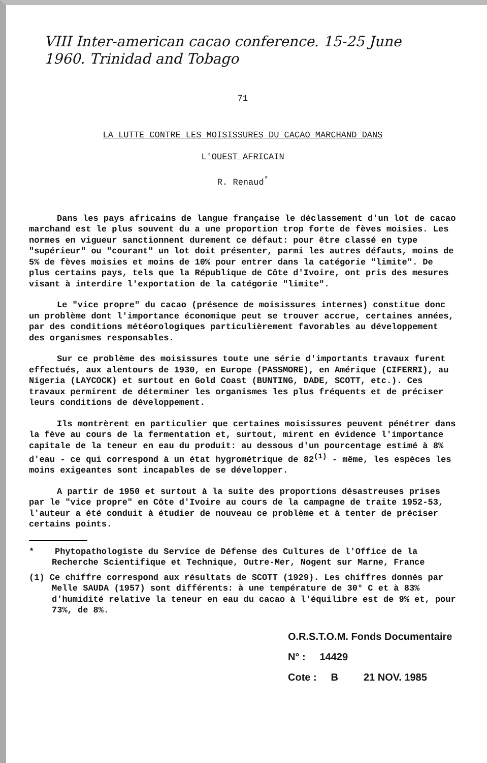VIII Inter-american cacao conference. 15-25 June
1960. Trinidad and Tobago
71
LA LUTTE CONTRE LES MOISISSURES DU CACAO MARCHAND DANS
L'OUEST AFRICAIN
R. Renaud<sup>*</sup>
Dans les pays africains de langue française le déclassement d'un lot de cacao marchand est le plus souvent du a une proportion trop forte de fèves moisies. Les normes en vigueur sanctionnent durement ce défaut: pour être classé en type "supérieur" ou "courant" un lot doit présenter, parmi les autres défauts, moins de 5% de fèves moisies et moins de 10% pour entrer dans la catégorie "limite". De plus certains pays, tels que la République de Côte d'Ivoire, ont pris des mesures visant à interdire l'exportation de la catégorie "limite".
Le "vice propre" du cacao (présence de moisissures internes) constitue donc un problème dont l'importance économique peut se trouver accrue, certaines années, par des conditions météorologiques particulièrement favorables au développement des organismes responsables.
Sur ce problème des moisissures toute une série d'importants travaux furent effectués, aux alentours de 1930, en Europe (PASSMORE), en Amérique (CIFERRI), au Nigeria (LAYCOCK) et surtout en Gold Coast (BUNTING, DADE, SCOTT, etc.). Ces travaux permirent de déterminer les organismes les plus fréquents et de préciser leurs conditions de développement.
Ils montrèrent en particulier que certaines moisissures peuvent pénétrer dans la fève au cours de la fermentation et, surtout, mirent en évidence l'importance capitale de la teneur en eau du produit: au dessous d'un pourcentage estimé à 8% d'eau - ce qui correspond à un état hygrométrique de 82<sup>(1)</sup> - même, les espèces les moins exigeantes sont incapables de se développer.
A partir de 1950 et surtout à la suite des proportions désastreuses prises par le "vice propre" en Côte d'Ivoire au cours de la campagne de traite 1952-53, l'auteur a été conduit à étudier de nouveau ce problème et à tenter de préciser certains points.
* Phytopathologiste du Service de Défense des Cultures de l'Office de la Recherche Scientifique et Technique, Outre-Mer, Nogent sur Marne, France
(1) Ce chiffre correspond aux résultats de SCOTT (1929). Les chiffres donnés par Melle SAUDA (1957) sont différents: à une température de 30° C et à 83% d'humidité relative la teneur en eau du cacao à l'équilibre est de 9% et, pour 73%, de 8%.
O.R.S.T.O.M. Fonds Documentaire
N° : 14429
Cote : B 21 NOV. 1985